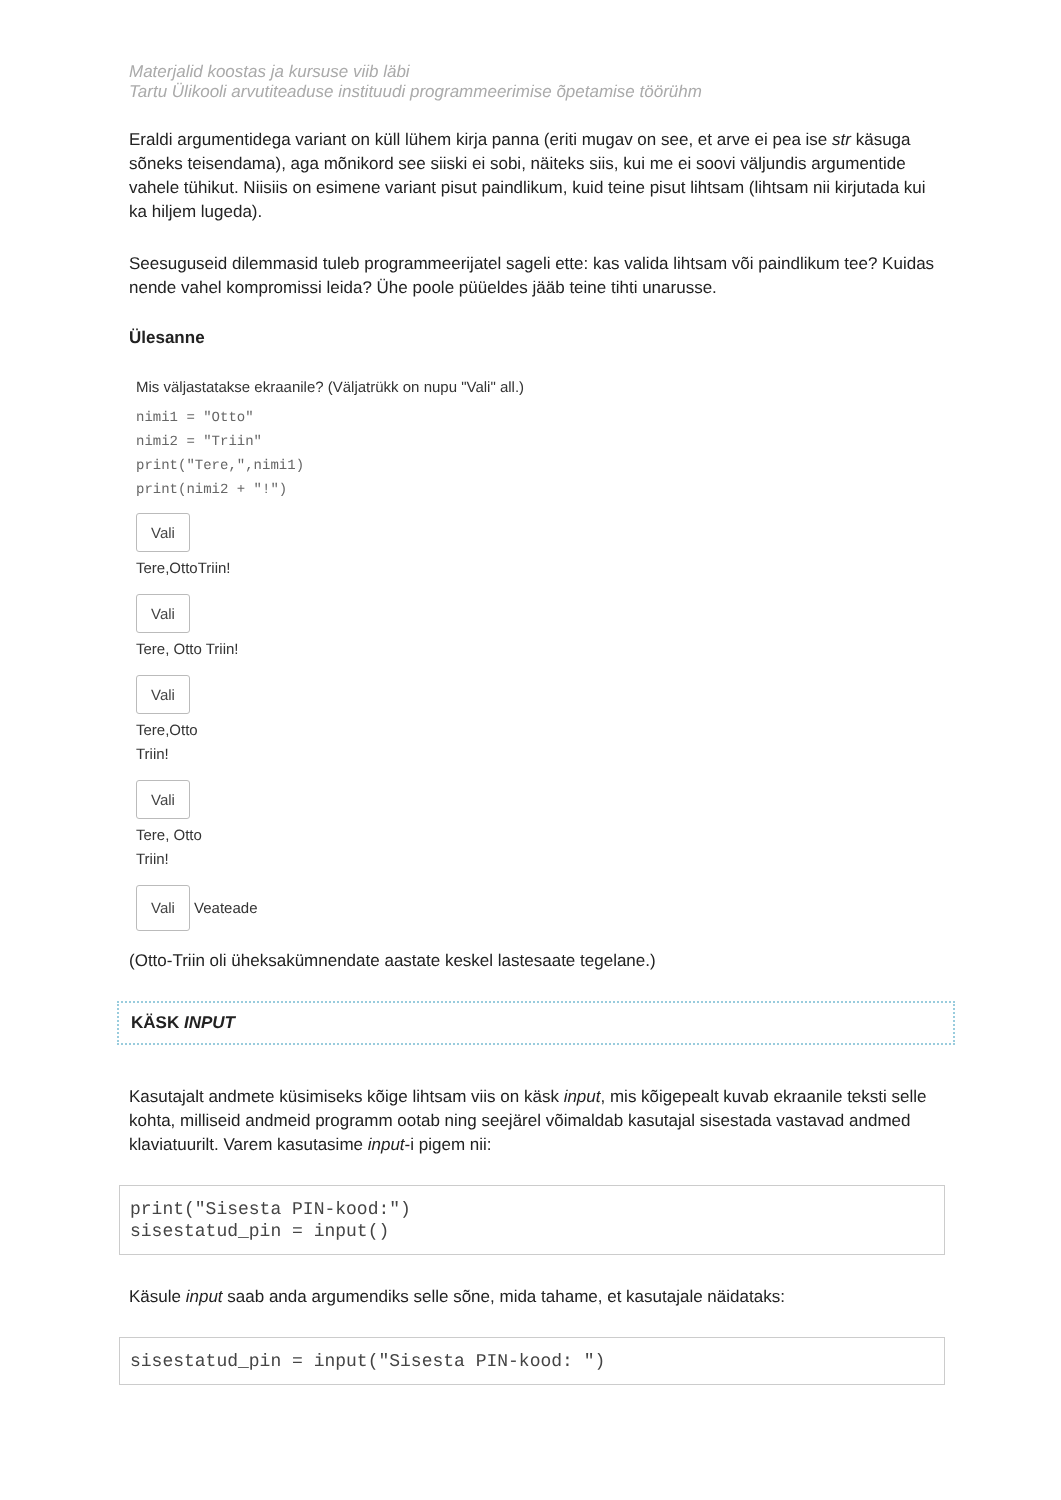Materjalid koostas ja kursuse viib läbi
Tartu Ülikooli arvutiteaduse instituudi programmeerimise õpetamise töörühm
Eraldi argumentidega variant on küll lühem kirja panna (eriti mugav on see, et arve ei pea ise str käsuga sõneks teisendama), aga mõnikord see siiski ei sobi, näiteks siis, kui me ei soovi väljundis argumentide vahele tühikut. Niisiis on esimene variant pisut paindlikum, kuid teine pisut lihtsam (lihtsam nii kirjutada kui ka hiljem lugeda).
Seesuguseid dilemmasid tuleb programmeerijatel sageli ette: kas valida lihtsam või paindlikum tee? Kuidas nende vahel kompromissi leida? Ühe poole püüeldes jääb teine tihti unarusse.
Ülesanne
Mis väljastatakse ekraanile? (Väljatrükk on nupu "Vali" all.)
nimi1 = "Otto"
nimi2 = "Triin"
print("Tere,",nimi1)
print(nimi2 + "!")
Vali
Tere,OttoTriin!
Vali
Tere, Otto Triin!
Vali
Tere,Otto
Triin!
Vali
Tere, Otto
Triin!
Vali Veateade
(Otto-Triin oli üheksakümnendate aastate keskel lastesaate tegelane.)
KÄSK INPUT
Kasutajalt andmete küsimiseks kõige lihtsam viis on käsk input, mis kõigepealt kuvab ekraanile teksti selle kohta, milliseid andmeid programm ootab ning seejärel võimaldab kasutajal sisestada vastavad andmed klaviatuurilt. Varem kasutasime input-i pigem nii:
print("Sisesta PIN-kood:") sisestatud_pin = input()
Käsule input saab anda argumendiks selle sõne, mida tahame, et kasutajale näidataks:
sisestatud_pin = input("Sisesta PIN-kood: ")